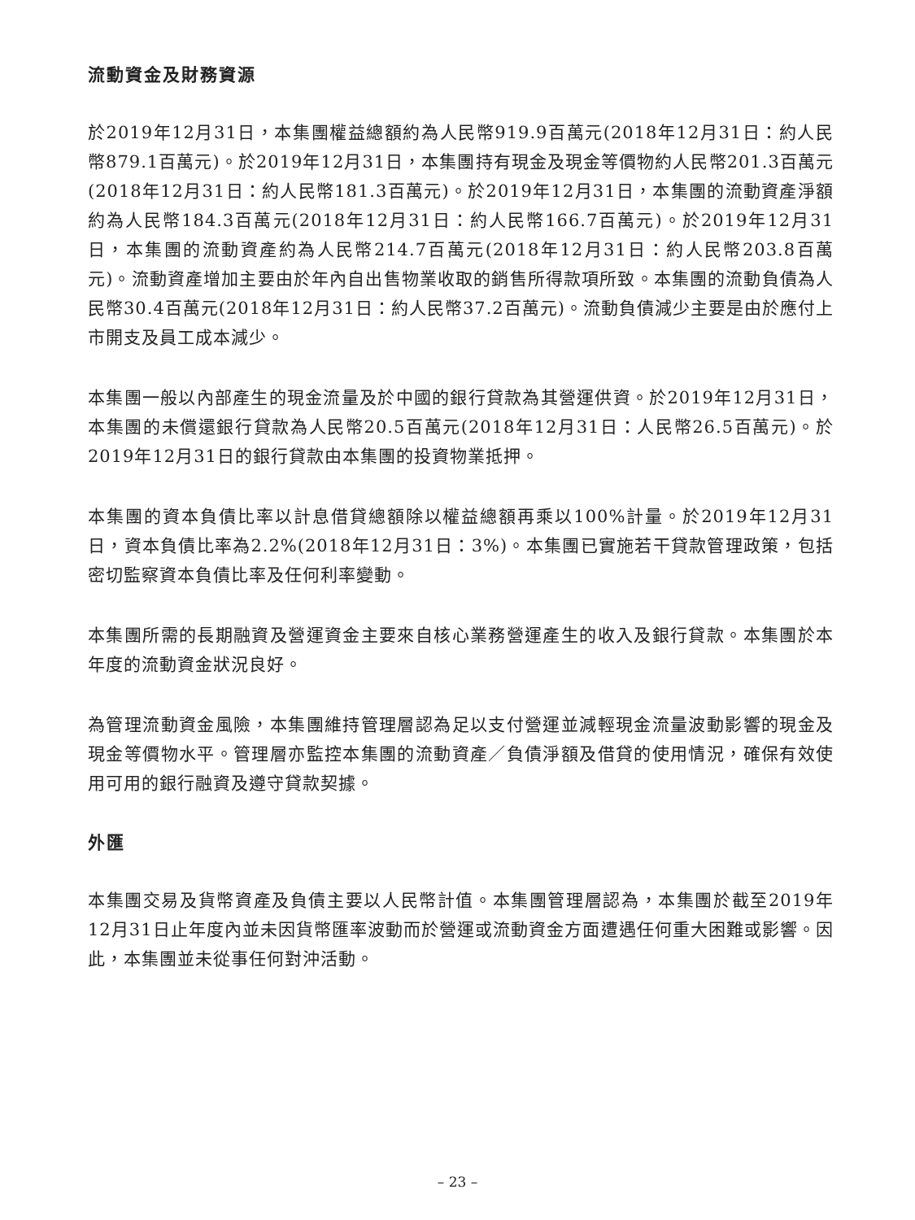流動資金及財務資源
於2019年12月31日，本集團權益總額約為人民幣919.9百萬元(2018年12月31日：約人民幣879.1百萬元)。於2019年12月31日，本集團持有現金及現金等價物約人民幣201.3百萬元(2018年12月31日：約人民幣181.3百萬元)。於2019年12月31日，本集團的流動資產淨額約為人民幣184.3百萬元(2018年12月31日：約人民幣166.7百萬元)。於2019年12月31日，本集團的流動資產約為人民幣214.7百萬元(2018年12月31日：約人民幣203.8百萬元)。流動資產增加主要由於年內自出售物業收取的銷售所得款項所致。本集團的流動負債為人民幣30.4百萬元(2018年12月31日：約人民幣37.2百萬元)。流動負債減少主要是由於應付上市開支及員工成本減少。
本集團一般以內部產生的現金流量及於中國的銀行貸款為其營運供資。於2019年12月31日，本集團的未償還銀行貸款為人民幣20.5百萬元(2018年12月31日：人民幣26.5百萬元)。於2019年12月31日的銀行貸款由本集團的投資物業抵押。
本集團的資本負債比率以計息借貸總額除以權益總額再乘以100%計量。於2019年12月31日，資本負債比率為2.2%(2018年12月31日：3%)。本集團已實施若干貸款管理政策，包括密切監察資本負債比率及任何利率變動。
本集團所需的長期融資及營運資金主要來自核心業務營運產生的收入及銀行貸款。本集團於本年度的流動資金狀況良好。
為管理流動資金風險，本集團維持管理層認為足以支付營運並減輕現金流量波動影響的現金及現金等價物水平。管理層亦監控本集團的流動資產／負債淨額及借貸的使用情況，確保有效使用可用的銀行融資及遵守貸款契據。
外匯
本集團交易及貨幣資產及負債主要以人民幣計值。本集團管理層認為，本集團於截至2019年12月31日止年度內並未因貨幣匯率波動而於營運或流動資金方面遭遇任何重大困難或影響。因此，本集團並未從事任何對沖活動。
– 23 –